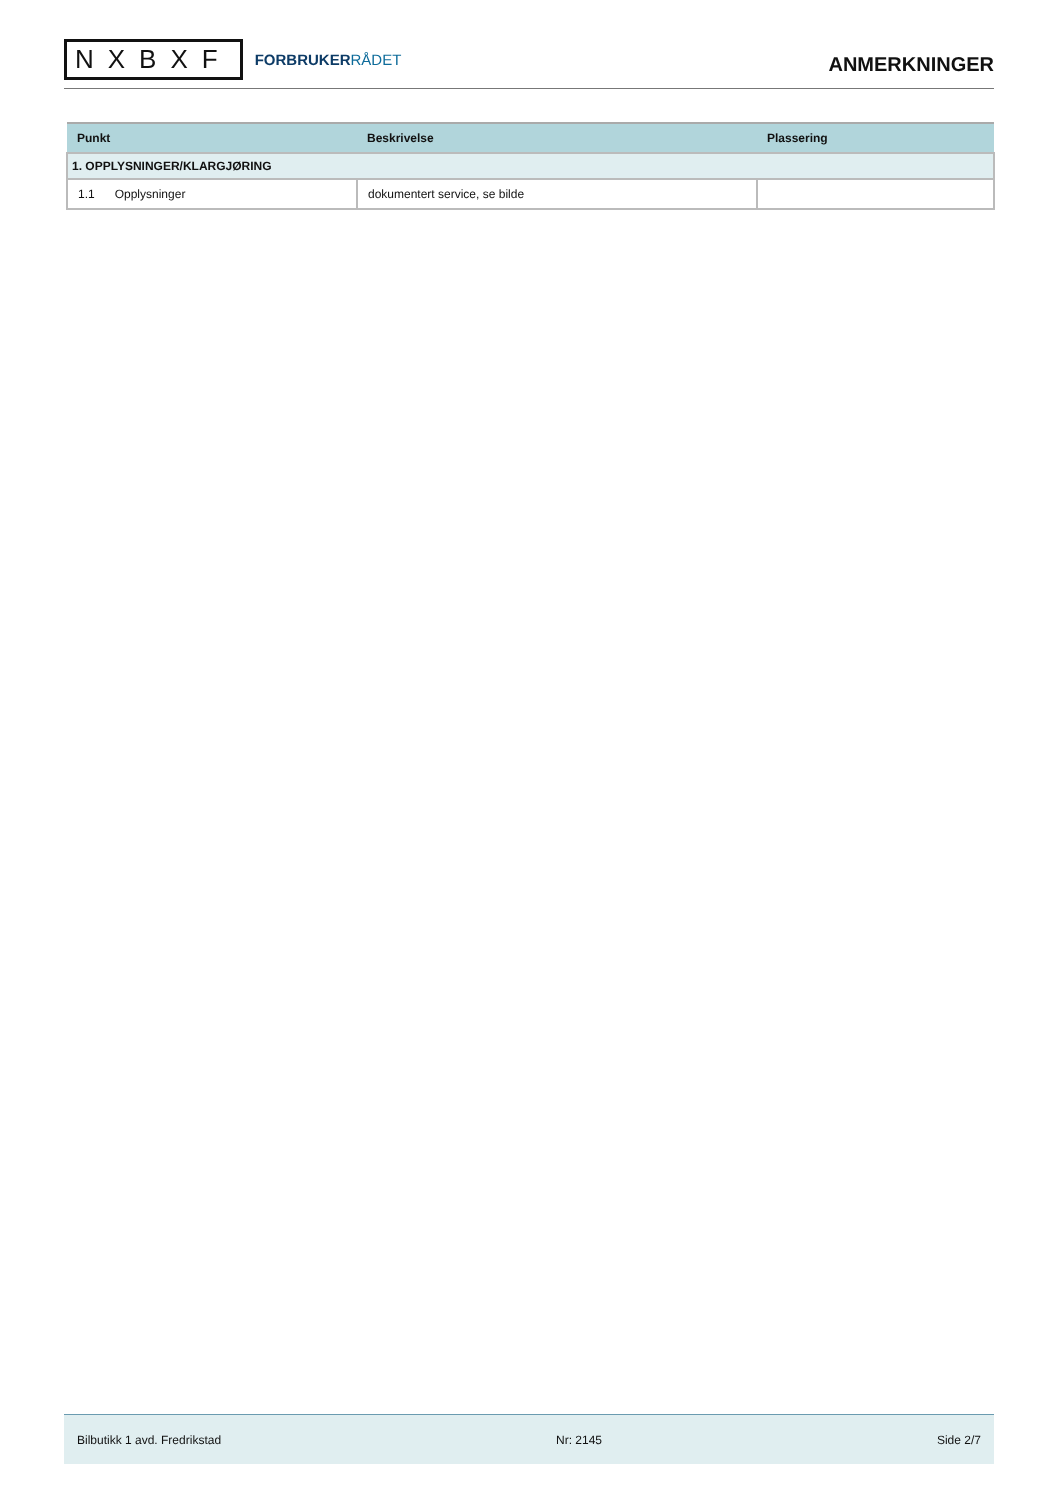NXBXF
FORBRUKERRÅDET
ANMERKNINGER
| Punkt | Beskrivelse | Plassering |
| --- | --- | --- |
| 1. OPPLYSNINGER/KLARGJØRING | | |
| 1.1 Opplysninger | dokumentert service, se bilde | |
Bilbutikk 1 avd. Fredrikstad Nr: 2145 Side 2/7